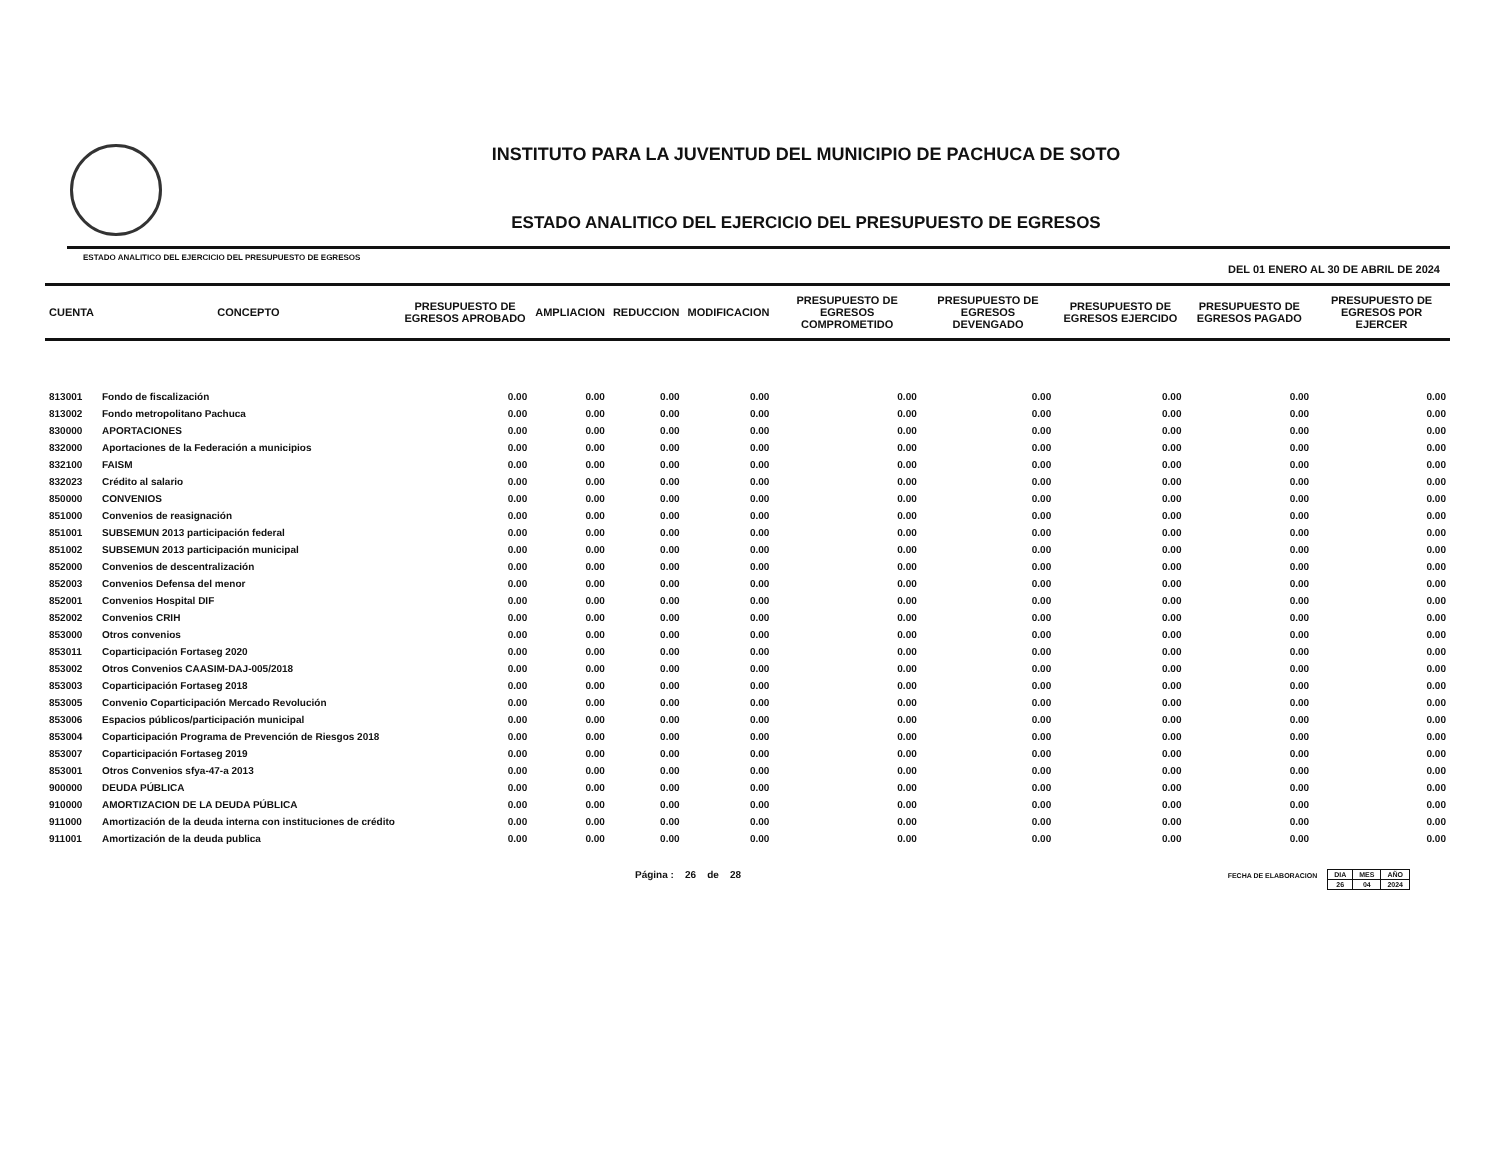INSTITUTO PARA LA JUVENTUD DEL MUNICIPIO DE PACHUCA DE SOTO
ESTADO ANALITICO DEL EJERCICIO DEL PRESUPUESTO DE EGRESOS
ESTADO ANALITICO DEL EJERCICIO DEL PRESUPUESTO DE EGRESOS DEL 01 ENERO AL 30 DE ABRIL DE 2024
| CUENTA | CONCEPTO | PRESUPUESTO DE EGRESOS APROBADO | AMPLIACION | REDUCCION | MODIFICACION | PRESUPUESTO DE EGRESOS COMPROMETIDO | PRESUPUESTO DE EGRESOS DEVENGADO | PRESUPUESTO DE EGRESOS EJERCIDO | PRESUPUESTO DE EGRESOS PAGADO | PRESUPUESTO DE EGRESOS POR EJERCER |
| --- | --- | --- | --- | --- | --- | --- | --- | --- | --- | --- |
| 813001 | Fondo de fiscalización | 0.00 | 0.00 | 0.00 | 0.00 | 0.00 | 0.00 | 0.00 | 0.00 | 0.00 |
| 813002 | Fondo metropolitano Pachuca | 0.00 | 0.00 | 0.00 | 0.00 | 0.00 | 0.00 | 0.00 | 0.00 | 0.00 |
| 830000 | APORTACIONES | 0.00 | 0.00 | 0.00 | 0.00 | 0.00 | 0.00 | 0.00 | 0.00 | 0.00 |
| 832000 | Aportaciones de la Federación a municipios | 0.00 | 0.00 | 0.00 | 0.00 | 0.00 | 0.00 | 0.00 | 0.00 | 0.00 |
| 832100 | FAISM | 0.00 | 0.00 | 0.00 | 0.00 | 0.00 | 0.00 | 0.00 | 0.00 | 0.00 |
| 832023 | Crédito al salario | 0.00 | 0.00 | 0.00 | 0.00 | 0.00 | 0.00 | 0.00 | 0.00 | 0.00 |
| 850000 | CONVENIOS | 0.00 | 0.00 | 0.00 | 0.00 | 0.00 | 0.00 | 0.00 | 0.00 | 0.00 |
| 851000 | Convenios de reasignación | 0.00 | 0.00 | 0.00 | 0.00 | 0.00 | 0.00 | 0.00 | 0.00 | 0.00 |
| 851001 | SUBSEMUN 2013 participación federal | 0.00 | 0.00 | 0.00 | 0.00 | 0.00 | 0.00 | 0.00 | 0.00 | 0.00 |
| 851002 | SUBSEMUN 2013 participación municipal | 0.00 | 0.00 | 0.00 | 0.00 | 0.00 | 0.00 | 0.00 | 0.00 | 0.00 |
| 852000 | Convenios de descentralización | 0.00 | 0.00 | 0.00 | 0.00 | 0.00 | 0.00 | 0.00 | 0.00 | 0.00 |
| 852003 | Convenios Defensa del menor | 0.00 | 0.00 | 0.00 | 0.00 | 0.00 | 0.00 | 0.00 | 0.00 | 0.00 |
| 852001 | Convenios Hospital DIF | 0.00 | 0.00 | 0.00 | 0.00 | 0.00 | 0.00 | 0.00 | 0.00 | 0.00 |
| 852002 | Convenios CRIH | 0.00 | 0.00 | 0.00 | 0.00 | 0.00 | 0.00 | 0.00 | 0.00 | 0.00 |
| 853000 | Otros convenios | 0.00 | 0.00 | 0.00 | 0.00 | 0.00 | 0.00 | 0.00 | 0.00 | 0.00 |
| 853011 | Coparticipación Fortaseg 2020 | 0.00 | 0.00 | 0.00 | 0.00 | 0.00 | 0.00 | 0.00 | 0.00 | 0.00 |
| 853002 | Otros Convenios CAASIM-DAJ-005/2018 | 0.00 | 0.00 | 0.00 | 0.00 | 0.00 | 0.00 | 0.00 | 0.00 | 0.00 |
| 853003 | Coparticipación Fortaseg 2018 | 0.00 | 0.00 | 0.00 | 0.00 | 0.00 | 0.00 | 0.00 | 0.00 | 0.00 |
| 853005 | Convenio Coparticipación Mercado Revolución | 0.00 | 0.00 | 0.00 | 0.00 | 0.00 | 0.00 | 0.00 | 0.00 | 0.00 |
| 853006 | Espacios públicos/participación municipal | 0.00 | 0.00 | 0.00 | 0.00 | 0.00 | 0.00 | 0.00 | 0.00 | 0.00 |
| 853004 | Coparticipación Programa de Prevención de Riesgos 2018 | 0.00 | 0.00 | 0.00 | 0.00 | 0.00 | 0.00 | 0.00 | 0.00 | 0.00 |
| 853007 | Coparticipación Fortaseg 2019 | 0.00 | 0.00 | 0.00 | 0.00 | 0.00 | 0.00 | 0.00 | 0.00 | 0.00 |
| 853001 | Otros Convenios sfya-47-a 2013 | 0.00 | 0.00 | 0.00 | 0.00 | 0.00 | 0.00 | 0.00 | 0.00 | 0.00 |
| 900000 | DEUDA PÚBLICA | 0.00 | 0.00 | 0.00 | 0.00 | 0.00 | 0.00 | 0.00 | 0.00 | 0.00 |
| 910000 | AMORTIZACION DE LA DEUDA PÚBLICA | 0.00 | 0.00 | 0.00 | 0.00 | 0.00 | 0.00 | 0.00 | 0.00 | 0.00 |
| 911000 | Amortización de la deuda interna con instituciones de crédito | 0.00 | 0.00 | 0.00 | 0.00 | 0.00 | 0.00 | 0.00 | 0.00 | 0.00 |
| 911001 | Amortización de la deuda publica | 0.00 | 0.00 | 0.00 | 0.00 | 0.00 | 0.00 | 0.00 | 0.00 | 0.00 |
Página : 26 de 28 FECHA DE ELABORACION
| DIA | MES | AÑO |
| 26 | 04 | 2024 |